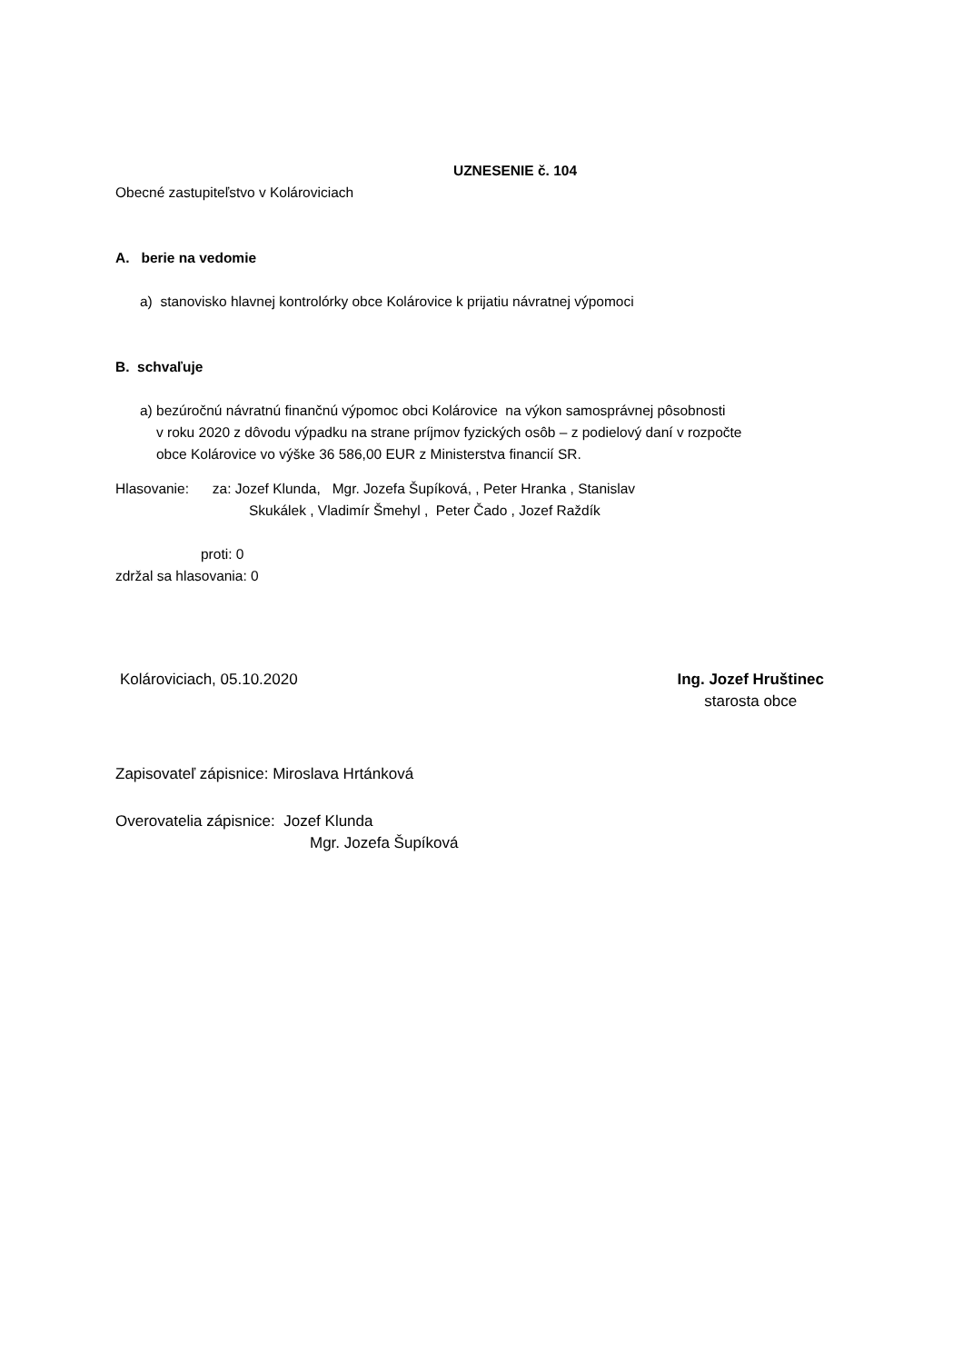UZNESENIE č. 104
Obecné zastupiteľstvo v Kolároviciach
A. berie na vedomie
a) stanovisko hlavnej kontrolórky obce Kolárovice k prijatiu návratnej výpomoci
B. schvaľuje
a) bezúročnú návratnú finančnú výpomoc obci Kolárovice na výkon samosprávnej pôsobnosti
v roku 2020 z dôvodu výpadku na strane príjmov fyzických osôb – z podielový daní v rozpočte
obce Kolárovice vo výške 36 586,00 EUR z Ministerstva financií SR.
Hlasovanie: za: Jozef Klunda, Mgr. Jozefa Šupíková, , Peter Hranka , Stanislav
Skukálek , Vladimír Šmehyl , Peter Čado , Jozef Raždík
proti: 0
zdržal sa hlasovania: 0
Kolároviciach, 05.10.2020 Ing. Jozef Hruštinec
starosta obce
Zapisovateľ zápisnice: Miroslava Hrtánková
Overovatelia zápisnice: Jozef Klunda
Mgr. Jozefa Šupíková